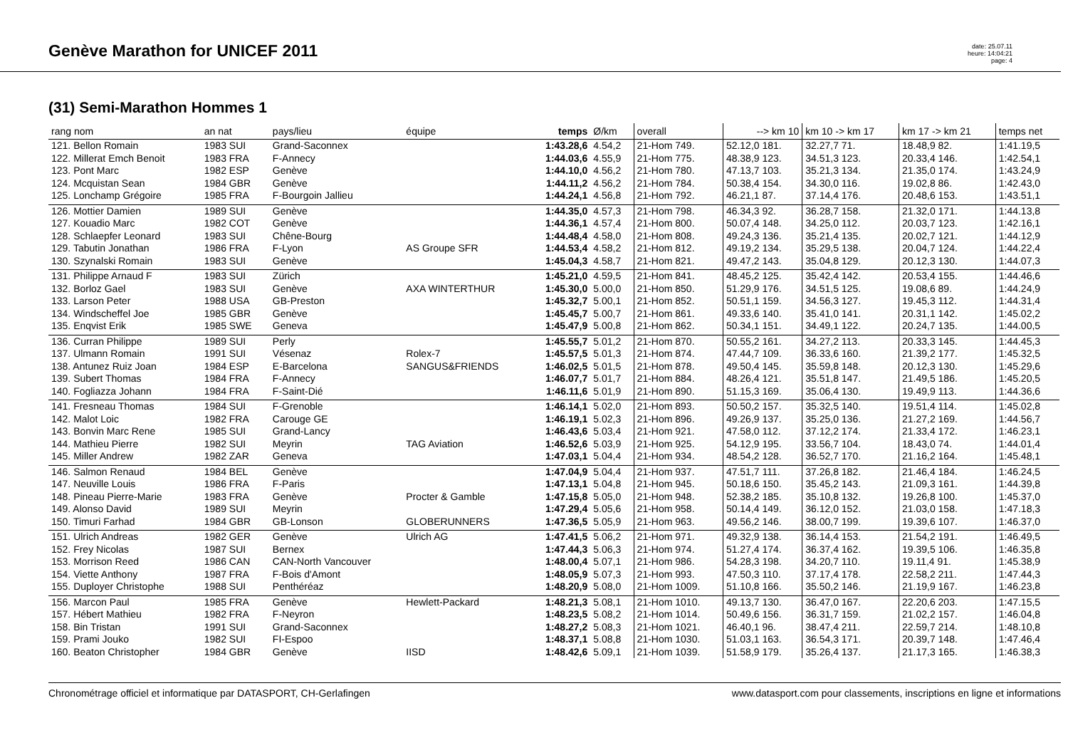Genève Marathon for UNICEF 2011
date: 25.07.11
heure: 14:04:21
page: 4
(31) Semi-Marathon Hommes 1
| rang nom | an nat | pays/lieu | équipe | temps | Ø/km | overall | --> km 10 | km 10 -> km 17 | km 17 -> km 21 | temps net |
| --- | --- | --- | --- | --- | --- | --- | --- | --- | --- | --- |
| 121. Bellon Romain 122. Millerat Emch Benoit 123. Pont Marc 124. Mcquistan Sean 125. Lonchamp Grégoire | 1983 SUI 1983 FRA 1982 ESP 1984 GBR 1985 FRA | Grand-Saconnex F-Annecy Genève Genève F-Bourgoin Jallieu | | 1:43.28,6 1:44.03,6 1:44.10,0 1:44.11,2 1:44.24,1 | 4.54,2 4.55,9 4.56,2 4.56,2 4.56,8 | 21-Hom 749. 21-Hom 775. 21-Hom 780. 21-Hom 784. 21-Hom 792. | 52.12,0 181. 48.38,9 123. 47.13,7 103. 50.38,4 154. 46.21,1 87. | 32.27,7 71. 34.51,3 123. 35.21,3 134. 34.30,0 116. 37.14,4 176. | 18.48,9 82. 20.33,4 146. 21.35,0 174. 19.02,8 86. 20.48,6 153. | 1:41.19,5 1:42.54,1 1:43.24,9 1:42.43,0 1:43.51,1 |
| 126. Mottier Damien 127. Kouadio Marc 128. Schlaepfer Leonard 129. Tabutin Jonathan 130. Szynalski Romain | 1989 SUI 1982 COT 1983 SUI 1986 FRA 1983 SUI | Genève Genève Chêne-Bourg F-Lyon Genève | AS Groupe SFR | 1:44.35,0 1:44.36,1 1:44.48,4 1:44.53,4 1:45.04,3 | 4.57,3 4.57,4 4.58,0 4.58,2 4.58,7 | 21-Hom 798. 21-Hom 800. 21-Hom 808. 21-Hom 812. 21-Hom 821. | 46.34,3 92. 50.07,4 148. 49.24,3 136. 49.19,2 134. 49.47,2 143. | 36.28,7 158. 34.25,0 112. 35.21,4 135. 35.29,5 138. 35.04,8 129. | 21.32,0 171. 20.03,7 123. 20.02,7 121. 20.04,7 124. 20.12,3 130. | 1:44.13,8 1:42.16,1 1:44.12,9 1:44.22,4 1:44.07,3 |
| 131. Philippe Arnaud F 132. Borloz Gael 133. Larson Peter 134. Windscheffel Joe 135. Enqvist Erik | 1983 SUI 1983 SUI 1988 USA 1985 GBR 1985 SWE | Zürich Genève GB-Preston Genève Geneva | AXA WINTERTHUR | 1:45.21,0 1:45.30,0 1:45.32,7 1:45.45,7 1:45.47,9 | 4.59,5 5.00,0 5.00,1 5.00,7 5.00,8 | 21-Hom 841. 21-Hom 850. 21-Hom 852. 21-Hom 861. 21-Hom 862. | 48.45,2 125. 51.29,9 176. 50.51,1 159. 49.33,6 140. 50.34,1 151. | 35.42,4 142. 34.51,5 125. 34.56,3 127. 35.41,0 141. 34.49,1 122. | 20.53,4 155. 19.08,6 89. 19.45,3 112. 20.31,1 142. 20.24,7 135. | 1:44.46,6 1:44.24,9 1:44.31,4 1:45.02,2 1:44.00,5 |
| 136. Curran Philippe 137. Ulmann Romain 138. Antunez Ruiz Joan 139. Subert Thomas 140. Fogliazza Johann | 1989 SUI 1991 SUI 1984 ESP 1984 FRA 1984 FRA | Perly Vésenaz E-Barcelona F-Annecy F-Saint-Dié | Rolex-7 SANGUS&FRIENDS | 1:45.55,7 1:45.57,5 1:46.02,5 1:46.07,7 1:46.11,6 | 5.01,2 5.01,3 5.01,5 5.01,7 5.01,9 | 21-Hom 870. 21-Hom 874. 21-Hom 878. 21-Hom 884. 21-Hom 890. | 50.55,2 161. 47.44,7 109. 49.50,4 145. 48.26,4 121. 51.15,3 169. | 34.27,2 113. 36.33,6 160. 35.59,8 148. 35.51,8 147. 35.06,4 130. | 20.33,3 145. 21.39,2 177. 20.12,3 130. 21.49,5 186. 19.49,9 113. | 1:44.45,3 1:45.32,5 1:45.29,6 1:45.20,5 1:44.36,6 |
| 141. Fresneau Thomas 142. Malot Loic 143. Bonvin Marc Rene 144. Mathieu Pierre 145. Miller Andrew | 1984 SUI 1982 FRA 1985 SUI 1982 SUI 1982 ZAR | F-Grenoble Carouge GE Grand-Lancy Meyrin Geneva | TAG Aviation | 1:46.14,1 1:46.19,1 1:46.43,6 1:46.52,6 1:47.03,1 | 5.02,0 5.02,3 5.03,4 5.03,9 5.04,4 | 21-Hom 893. 21-Hom 896. 21-Hom 921. 21-Hom 925. 21-Hom 934. | 50.50,2 157. 49.26,9 137. 47.58,0 112. 54.12,9 195. 48.54,2 128. | 35.32,5 140. 35.25,0 136. 37.12,2 174. 33.56,7 104. 36.52,7 170. | 19.51,4 114. 21.27,2 169. 21.33,4 172. 18.43,0 74. 21.16,2 164. | 1:45.02,8 1:44.56,7 1:46.23,1 1:44.01,4 1:45.48,1 |
| 146. Salmon Renaud 147. Neuville Louis 148. Pineau Pierre-Marie 149. Alonso David 150. Timuri Farhad | 1984 BEL 1986 FRA 1983 FRA 1989 SUI 1984 GBR | Genève F-Paris Genève Meyrin GB-Lonson | Procter & Gamble GLOBERUNNERS | 1:47.04,9 1:47.13,1 1:47.15,8 1:47.29,4 1:47.36,5 | 5.04,4 5.04,8 5.05,0 5.05,6 5.05,9 | 21-Hom 937. 21-Hom 945. 21-Hom 948. 21-Hom 958. 21-Hom 963. | 47.51,7 111. 50.18,6 150. 52.38,2 185. 50.14,4 149. 49.56,2 146. | 37.26,8 182. 35.45,2 143. 35.10,8 132. 36.12,0 152. 38.00,7 199. | 21.46,4 184. 21.09,3 161. 19.26,8 100. 21.03,0 158. 19.39,6 107. | 1:46.24,5 1:44.39,8 1:45.37,0 1:47.18,3 1:46.37,0 |
| 151. Ulrich Andreas 152. Frey Nicolas 153. Morrison Reed 154. Viette Anthony 155. Duployer Christophe | 1982 GER 1987 SUI 1986 CAN 1987 FRA 1988 SUI | Genève Bernex CAN-North Vancouver F-Bois d'Amont Penthéréaz | Ulrich AG | 1:47.41,5 1:47.44,3 1:48.00,4 1:48.05,9 1:48.20,9 | 5.06,2 5.06,3 5.07,1 5.07,3 5.08,0 | 21-Hom 971. 21-Hom 974. 21-Hom 986. 21-Hom 993. 21-Hom 1009. | 49.32,9 138. 51.27,4 174. 54.28,3 198. 47.50,3 110. 51.10,8 166. | 36.14,4 153. 36.37,4 162. 34.20,7 110. 37.17,4 178. 35.50,2 146. | 21.54,2 191. 19.39,5 106. 19.11,4 91. 22.58,2 211. 21.19,9 167. | 1:46.49,5 1:46.35,8 1:45.38,9 1:47.44,3 1:46.23,8 |
| 156. Marcon Paul 157. Hébert Mathieu 158. Bin Tristan 159. Prami Jouko 160. Beaton Christopher | 1985 FRA 1982 FRA 1991 SUI 1982 SUI 1984 GBR | Genève F-Neyron Grand-Saconnex FI-Espoo Genève | Hewlett-Packard IISD | 1:48.21,3 1:48.23,5 1:48.27,2 1:48.37,1 1:48.42,6 | 5.08,1 5.08,2 5.08,3 5.08,8 5.09,1 | 21-Hom 1010. 21-Hom 1014. 21-Hom 1021. 21-Hom 1030. 21-Hom 1039. | 49.13,7 130. 50.49,6 156. 46.40,1 96. 51.03,1 163. 51.58,9 179. | 36.47,0 167. 36.31,7 159. 38.47,4 211. 36.54,3 171. 35.26,4 137. | 22.20,6 203. 21.02,2 157. 22.59,7 214. 20.39,7 148. 21.17,3 165. | 1:47.15,5 1:46.04,8 1:48.10,8 1:47.46,4 1:46.38,3 |
Chronométrage officiel et informatique par DATASPORT, CH-Gerlafingen www.datasport.com pour classements, inscriptions en ligne et informations